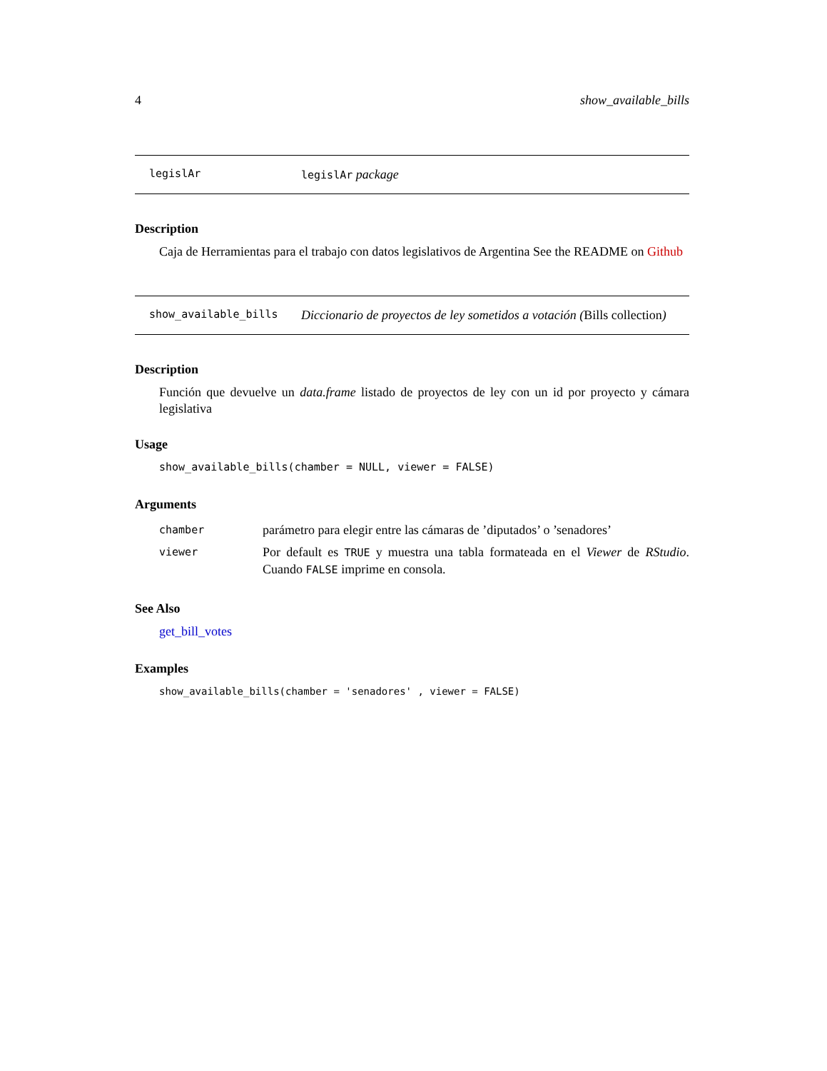4 show_available_bills
legislAr legislAr package
Description
Caja de Herramientas para el trabajo con datos legislativos de Argentina See the README on Github
show_available_bills Diccionario de proyectos de ley sometidos a votación (Bills collection)
Description
Función que devuelve un data.frame listado de proyectos de ley con un id por proyecto y cámara legislativa
Usage
show_available_bills(chamber = NULL, viewer = FALSE)
Arguments
| chamber | parámetro para elegir entre las cámaras de ’diputados’ o ’senadores’ |
| viewer | Por default es TRUE y muestra una tabla formateada en el Viewer de RStudio . Cuando FALSE imprime en consola. |
See Also
get_bill_votes
Examples
show_available_bills(chamber = 'senadores' , viewer = FALSE)